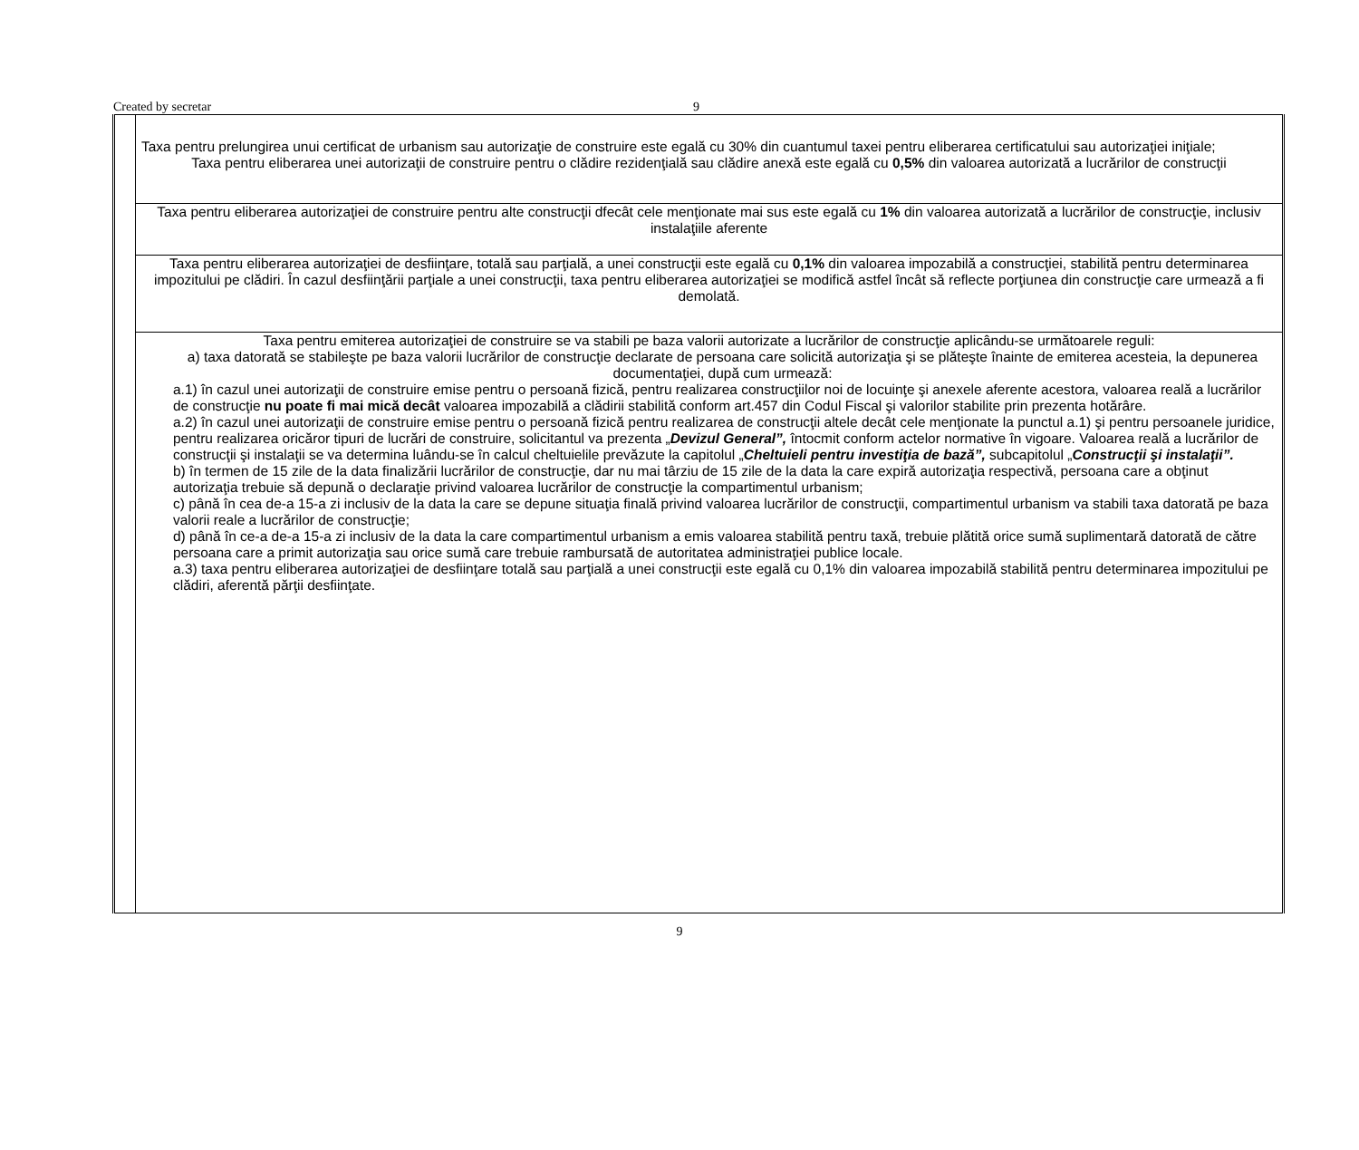Created by secretar 9
| | Taxa pentru prelungirea unui certificat de urbanism sau autorizaţie de construire este egală cu 30% din cuantumul taxei pentru eliberarea certificatului sau autorizaţiei iniţiale; Taxa pentru eliberarea unei autorizaţii de construire pentru o clădire rezidenţială sau clădire anexă este egală cu 0,5% din valoarea autorizată a lucrărilor de construcţii |
| | Taxa pentru eliberarea autorizaţiei de construire pentru alte construcţii dfecât cele menţionate mai sus este egală cu 1% din valoarea autorizată a lucrărilor de construcţie, inclusiv instalaţiile aferente |
| | Taxa pentru eliberarea autorizaţiei de desfiinţare, totală sau parţială, a unei construcţii este egală cu 0,1% din valoarea impozabilă a construcţiei, stabilită pentru determinarea impozitului pe clădiri. În cazul desfiinţării parţiale a unei construcţii, taxa pentru eliberarea autorizaţiei se modifică astfel încât să reflecte porţiunea din construcţie care urmează a fi demolată. |
| | Taxa pentru emiterea autorizaţiei de construire se va stabili pe baza valorii autorizate a lucrărilor de construcţie aplicându-se următoarele reguli: a) taxa datorată se stabileşte pe baza valorii lucrărilor de construcţie declarate de persoana care solicită autorizaţia şi se plăteşte înainte de emiterea acesteia, la depunerea documentaţiei, după cum urmează: a.1) în cazul unei autorizaţii de construire emise pentru o persoană fizică, pentru realizarea construcţiilor noi de locuinţe şi anexele aferente acestora, valoarea reală a lucrărilor de construcţie nu poate fi mai mică decât valoarea impozabilă a clădirii stabilită conform art.457 din Codul Fiscal şi valorilor stabilite prin prezenta hotărâre. a.2) în cazul unei autorizaţii de construire emise pentru o persoană fizică pentru realizarea de construcţii altele decât cele menţionate la punctul a.1) şi pentru persoanele juridice, pentru realizarea oricăror tipuri de lucrări de construire, solicitantul va prezenta „ Devizul General”, întocmit conform actelor normative în vigoare. Valoarea reală a lucrărilor de construcţii şi instalaţii se va determina luându-se în calcul cheltuielile prevăzute la capitolul „ Cheltuieli pentru investiţia de bază”, subcapitolul „ Construcţii şi instalaţii”. b) în termen de 15 zile de la data finalizării lucrărilor de construcţie, dar nu mai târziu de 15 zile de la data la care expiră autorizaţia respectivă, persoana care a obţinut autorizaţia trebuie să depună o declaraţie privind valoarea lucrărilor de construcţie la compartimentul urbanism; c) până în cea de-a 15-a zi inclusiv de la data la care se depune situaţia finală privind valoarea lucrărilor de construcţii, compartimentul urbanism va stabili taxa datorată pe baza valorii reale a lucrărilor de construcţie; d) până în ce-a de-a 15-a zi inclusiv de la data la care compartimentul urbanism a emis valoarea stabilită pentru taxă, trebuie plătită orice sumă suplimentară datorată de către persoana care a primit autorizaţia sau orice sumă care trebuie rambursată de autoritatea administraţiei publice locale. a.3) taxa pentru eliberarea autorizaţiei de desfiinţare totală sau parţială a unei construcţii este egală cu 0,1% din valoarea impozabilă stabilită pentru determinarea impozitului pe clădiri, aferentă părţii desfiinţate. |
9